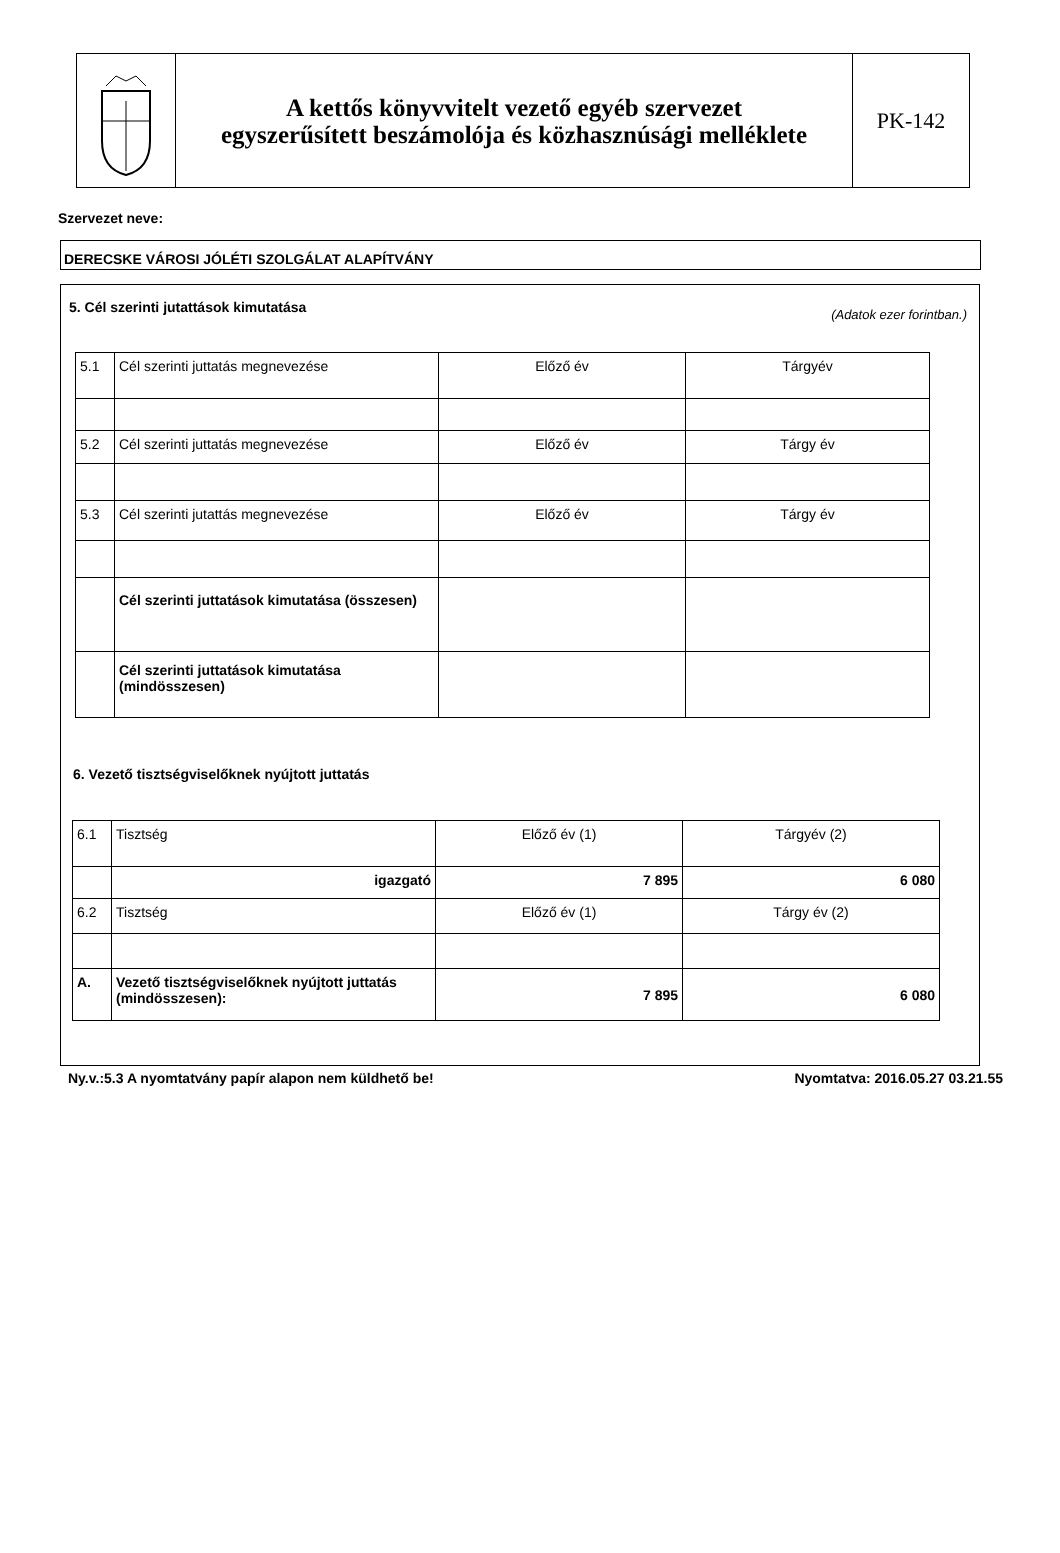A kettős könyvvitelt vezető egyéb szervezet
egyszerűsített beszámolója és közhasznúsági melléklete
PK-142
Szervezet neve:
DERECSKE VÁROSI JÓLÉTI SZOLGÁLAT ALAPÍTVÁNY
5. Cél szerinti jutattások kimutatása
(Adatok ezer forintban.)
| 5.1 | Cél szerinti juttatás megnevezése | Előző év | Tárgyév |
| 5.2 | Cél szerinti juttatás megnevezése | Előző év | Tárgy év |
| 5.3 | Cél szerinti jutattás megnevezése | Előző év | Tárgy év |
| | Cél szerinti juttatások kimutatása (összesen) | | |
| | Cél szerinti juttatások kimutatása (mindösszesen) | | |
6. Vezető tisztségviselőknek nyújtott juttatás
| 6.1 | Tisztség | Előző év (1) | Tárgyév (2) |
| | igazgató | 7 895 | 6 080 |
| 6.2 | Tisztség | Előző év (1) | Tárgy év (2) |
| A. | Vezető tisztségviselőknek nyújtott juttatás (mindösszesen): | 7 895 | 6 080 |
Ny.v.:5.3 A nyomtatvány papír alapon nem küldhető be! Nyomtatva: 2016.05.27 03.21.55